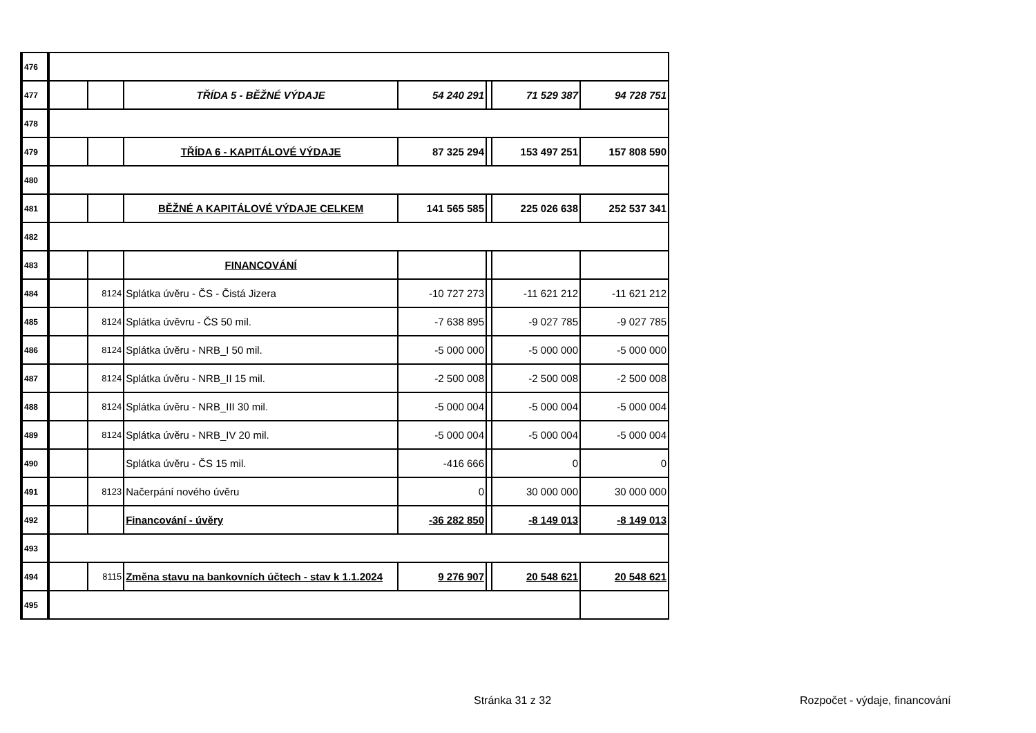| 476 | | | | | | | |
| 477 | | | TŘÍDA 5 - BĚŽNÉ VÝDAJE | 54 240 291 | | 71 529 387 | 94 728 751 |
| 478 | | | | | | | |
| 479 | | | TŘÍDA 6 - KAPITÁLOVÉ VÝDAJE | 87 325 294 | | 153 497 251 | 157 808 590 |
| 480 | | | | | | | |
| 481 | | | BĚŽNÉ A KAPITÁLOVÉ VÝDAJE CELKEM | 141 565 585 | | 225 026 638 | 252 537 341 |
| 482 | | | | | | | |
| 483 | | | FINANCOVÁNÍ | | | | |
| 484 | | 8124 | Splátka úvěru - ČS - Čistá Jizera | -10 727 273 | | -11 621 212 | -11 621 212 |
| 485 | | 8124 | Splátka úvěvru - ČS 50 mil. | -7 638 895 | | -9 027 785 | -9 027 785 |
| 486 | | 8124 | Splátka úvěru - NRB_I 50 mil. | -5 000 000 | | -5 000 000 | -5 000 000 |
| 487 | | 8124 | Splátka úvěru - NRB_II 15 mil. | -2 500 008 | | -2 500 008 | -2 500 008 |
| 488 | | 8124 | Splátka úvěru - NRB_III 30 mil. | -5 000 004 | | -5 000 004 | -5 000 004 |
| 489 | | 8124 | Splátka úvěru - NRB_IV 20 mil. | -5 000 004 | | -5 000 004 | -5 000 004 |
| 490 | | | Splátka úvěru - ČS 15 mil. | -416 666 | | 0 | 0 |
| 491 | | 8123 | Načerpání nového úvěru | 0 | | 30 000 000 | 30 000 000 |
| 492 | | | Financování - úvěry | -36 282 850 | | -8 149 013 | -8 149 013 |
| 493 | | | | | | | |
| 494 | | 8115 | Změna stavu na bankovních účtech - stav k 1.1.2024 | 9 276 907 | | 20 548 621 | 20 548 621 |
| 495 | | | | | | | |
Stránka 31 z 32 Rozpočet - výdaje, financování